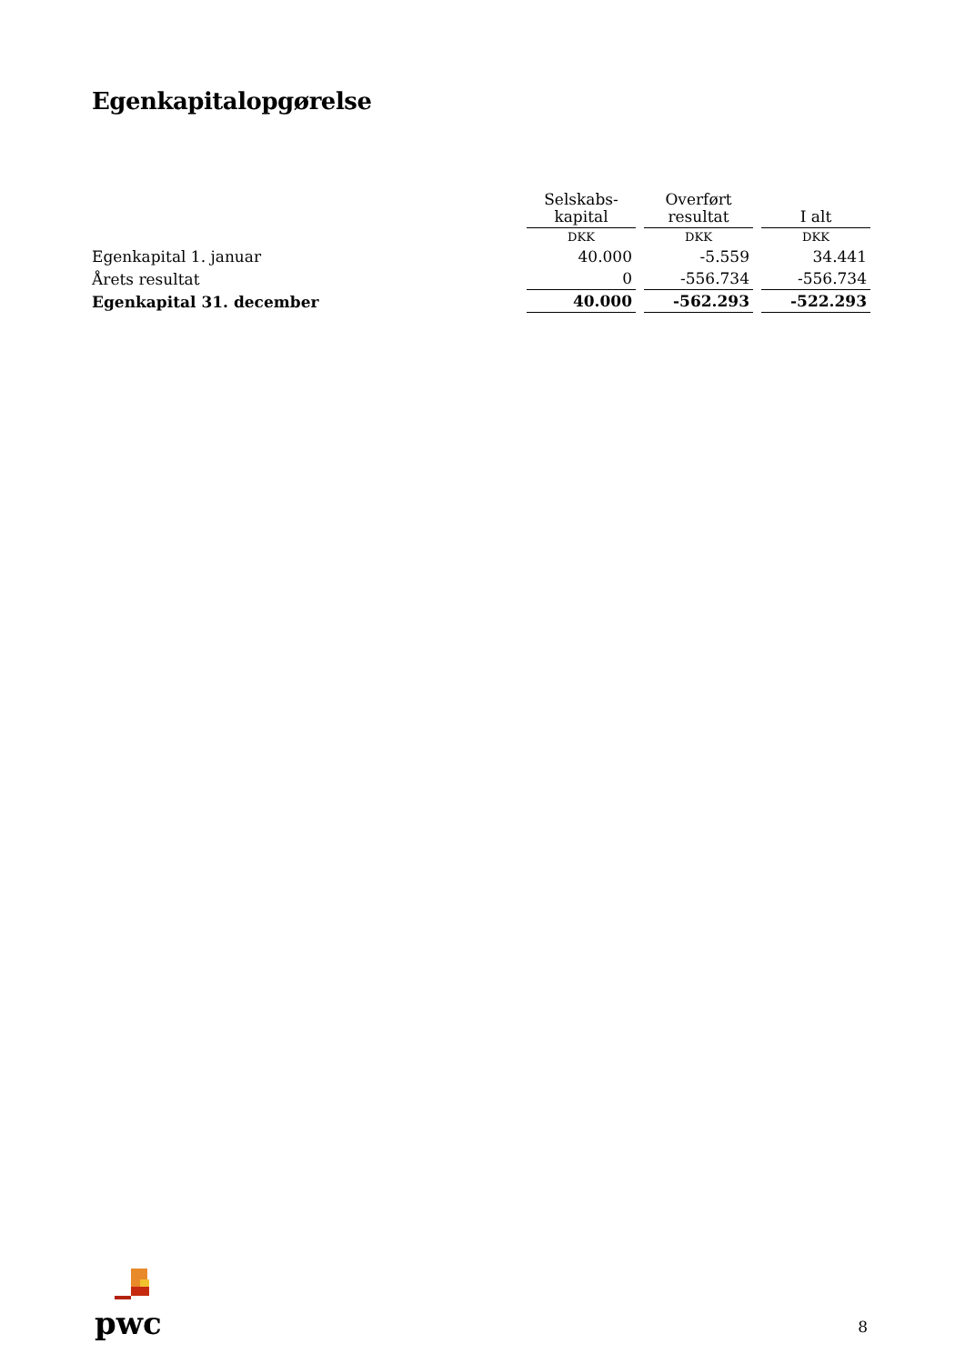Egenkapitalopgørelse
| | Selskabs- kapital | | Overført resultat | | I alt |
| --- | --- | --- | --- | --- | --- |
| | DKK | | DKK | | DKK |
| Egenkapital 1. januar | 40.000 | | -5.559 | | 34.441 |
| Årets resultat | 0 | | -556.734 | | -556.734 |
| Egenkapital 31. december | 40.000 | | -562.293 | | -522.293 |
pwc
8